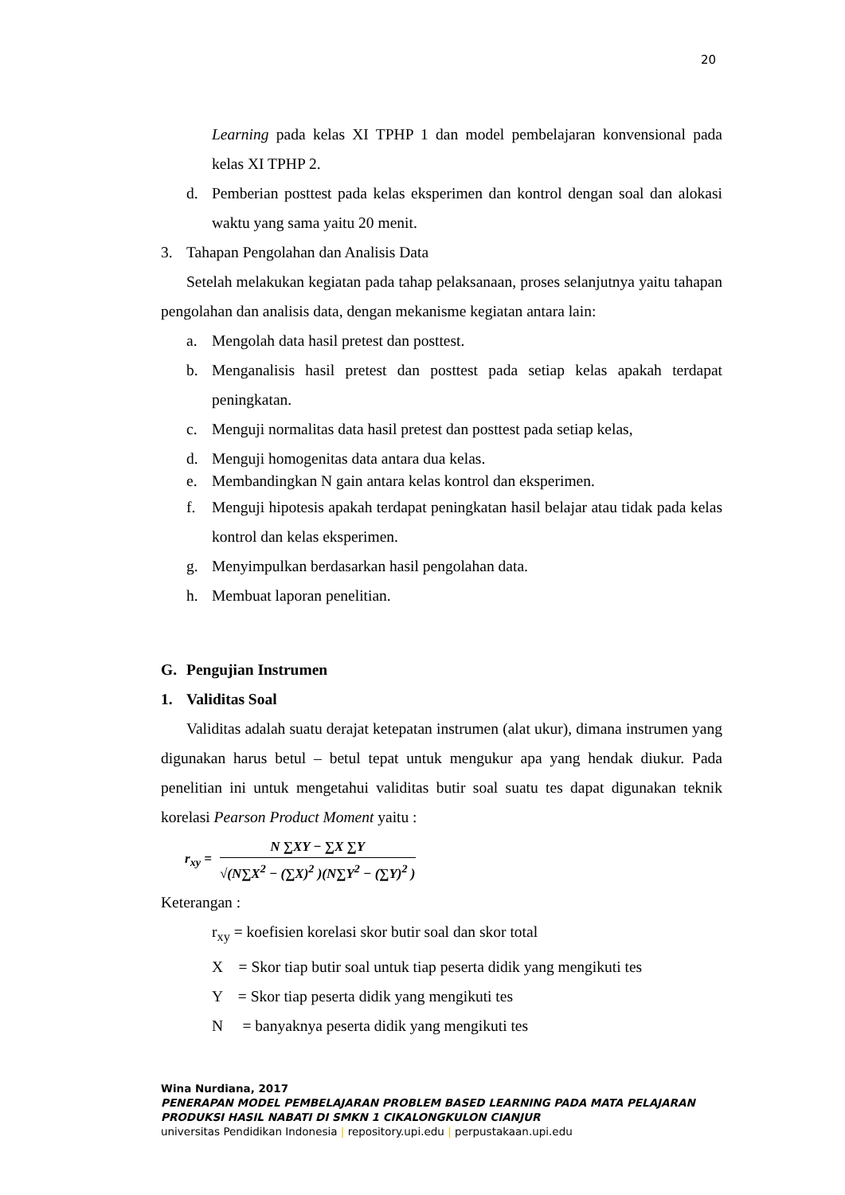20
Learning pada kelas XI TPHP 1 dan model pembelajaran konvensional pada kelas XI TPHP 2.
d. Pemberian posttest pada kelas eksperimen dan kontrol dengan soal dan alokasi waktu yang sama yaitu 20 menit.
3. Tahapan Pengolahan dan Analisis Data
Setelah melakukan kegiatan pada tahap pelaksanaan, proses selanjutnya yaitu tahapan pengolahan dan analisis data, dengan mekanisme kegiatan antara lain:
a. Mengolah data hasil pretest dan posttest.
b. Menganalisis hasil pretest dan posttest pada setiap kelas apakah terdapat peningkatan.
c. Menguji normalitas data hasil pretest dan posttest pada setiap kelas,
d. Menguji homogenitas data antara dua kelas.
e. Membandingkan N gain antara kelas kontrol dan eksperimen.
f. Menguji hipotesis apakah terdapat peningkatan hasil belajar atau tidak pada kelas kontrol dan kelas eksperimen.
g. Menyimpulkan berdasarkan hasil pengolahan data.
h. Membuat laporan penelitian.
G. Pengujian Instrumen
1. Validitas Soal
Validitas adalah suatu derajat ketepatan instrumen (alat ukur), dimana instrumen yang digunakan harus betul – betul tepat untuk mengukur apa yang hendak diukur. Pada penelitian ini untuk mengetahui validitas butir soal suatu tes dapat digunakan teknik korelasi Pearson Product Moment yaitu :
r<sub>xy</sub> =
N ∑XY − ∑X ∑Y
√(N∑X<sup>2</sup> − (∑X)<sup>2</sup> )(N∑Y<sup>2</sup> − (∑Y)<sup>2</sup> )
Keterangan :
r<sub>xy</sub> = koefisien korelasi skor butir soal dan skor total
X = Skor tiap butir soal untuk tiap peserta didik yang mengikuti tes
Y = Skor tiap peserta didik yang mengikuti tes
N = banyaknya peserta didik yang mengikuti tes
Wina Nurdiana, 2017
PENERAPAN MODEL PEMBELAJARAN PROBLEM BASED LEARNING PADA MATA PELAJARAN
PRODUKSI HASIL NABATI DI SMKN 1 CIKALONGKULON CIANJUR
universitas Pendidikan Indonesia | repository.upi.edu | perpustakaan.upi.edu